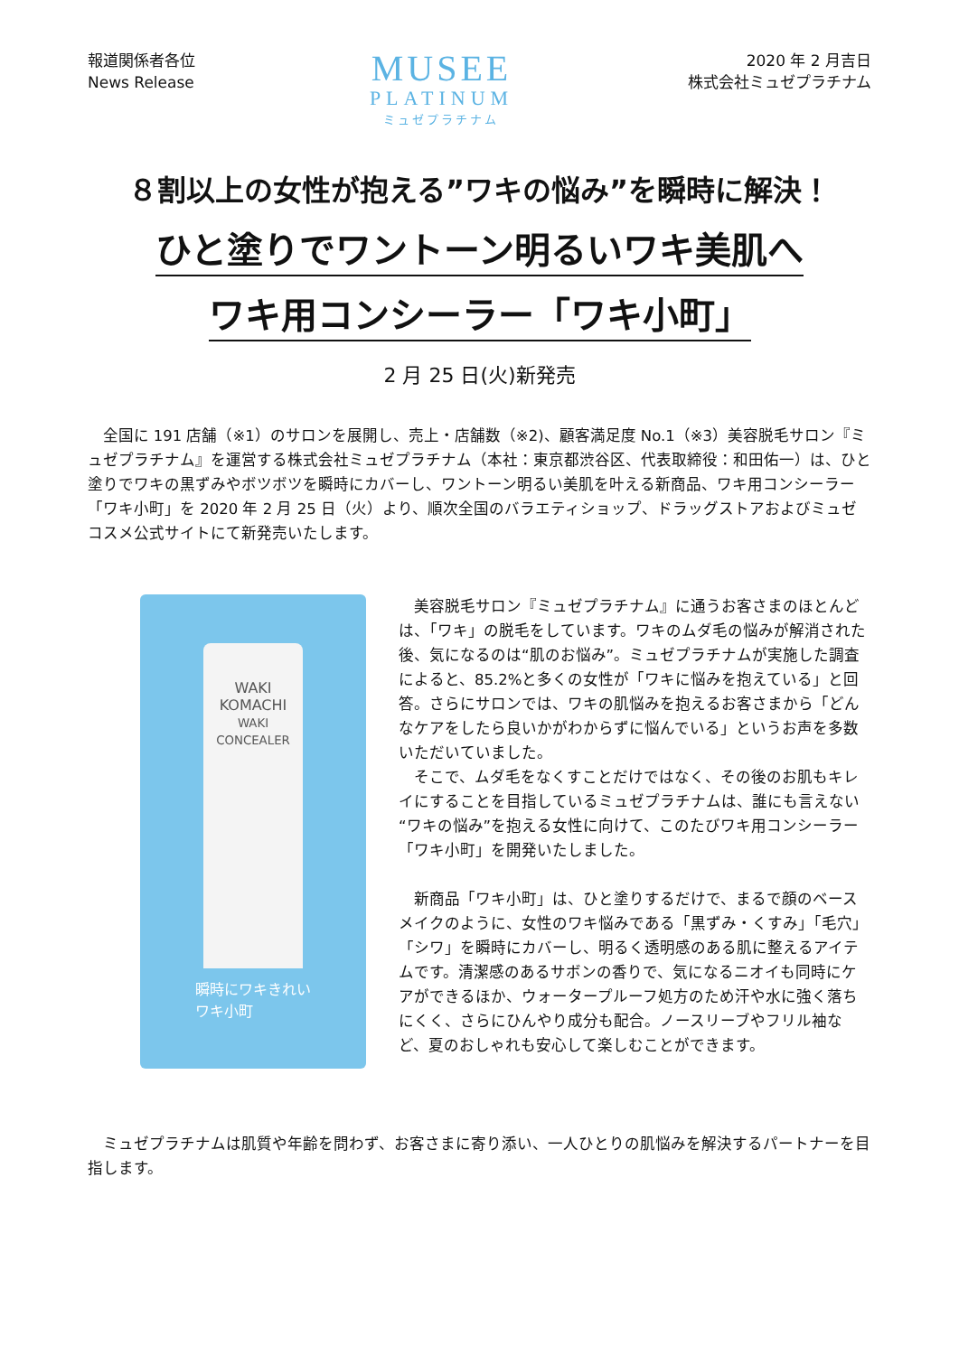報道関係者各位
News Release
MUSEE
PLATINUM
ミュゼプラチナム
2020 年 2 月吉日
株式会社ミュゼプラチナム
８割以上の女性が抱える”ワキの悩み”を瞬時に解決！
ひと塗りでワントーン明るいワキ美肌へ
ワキ用コンシーラー「ワキ小町」
2 月 25 日(火)新発売
全国に 191 店舗（※1）のサロンを展開し、売上・店舗数（※2)、顧客満足度 No.1（※3）美容脱毛サロン『ミュゼプラチナム』を運営する株式会社ミュゼプラチナム（本社：東京都渋谷区、代表取締役：和田佑一）は、ひと塗りでワキの黒ずみやボツボツを瞬時にカバーし、ワントーン明るい美肌を叶える新商品、ワキ用コンシーラー「ワキ小町」を 2020 年 2 月 25 日（火）より、順次全国のバラエティショップ、ドラッグストアおよびミュゼコスメ公式サイトにて新発売いたします。
WAKI
KOMACHI
WAKI CONCEALER
瞬時にワキきれい
ワキ小町
美容脱毛サロン『ミュゼプラチナム』に通うお客さまのほとんどは、「ワキ」の脱毛をしています。ワキのムダ毛の悩みが解消された後、気になるのは“肌のお悩み”。ミュゼプラチナムが実施した調査によると、85.2%と多くの女性が「ワキに悩みを抱えている」と回答。さらにサロンでは、ワキの肌悩みを抱えるお客さまから「どんなケアをしたら良いかがわからずに悩んでいる」というお声を多数いただいていました。
そこで、ムダ毛をなくすことだけではなく、その後のお肌もキレイにすることを目指しているミュゼプラチナムは、誰にも言えない“ワキの悩み”を抱える女性に向けて、このたびワキ用コンシーラー「ワキ小町」を開発いたしました。
新商品「ワキ小町」は、ひと塗りするだけで、まるで顔のベースメイクのように、女性のワキ悩みである「黒ずみ・くすみ」「毛穴」「シワ」を瞬時にカバーし、明るく透明感のある肌に整えるアイテムです。清潔感のあるサボンの香りで、気になるニオイも同時にケアができるほか、ウォータープルーフ処方のため汗や水に強く落ちにくく、さらにひんやり成分も配合。ノースリーブやフリル袖など、夏のおしゃれも安心して楽しむことができます。
ミュゼプラチナムは肌質や年齢を問わず、お客さまに寄り添い、一人ひとりの肌悩みを解決するパートナーを目指します。